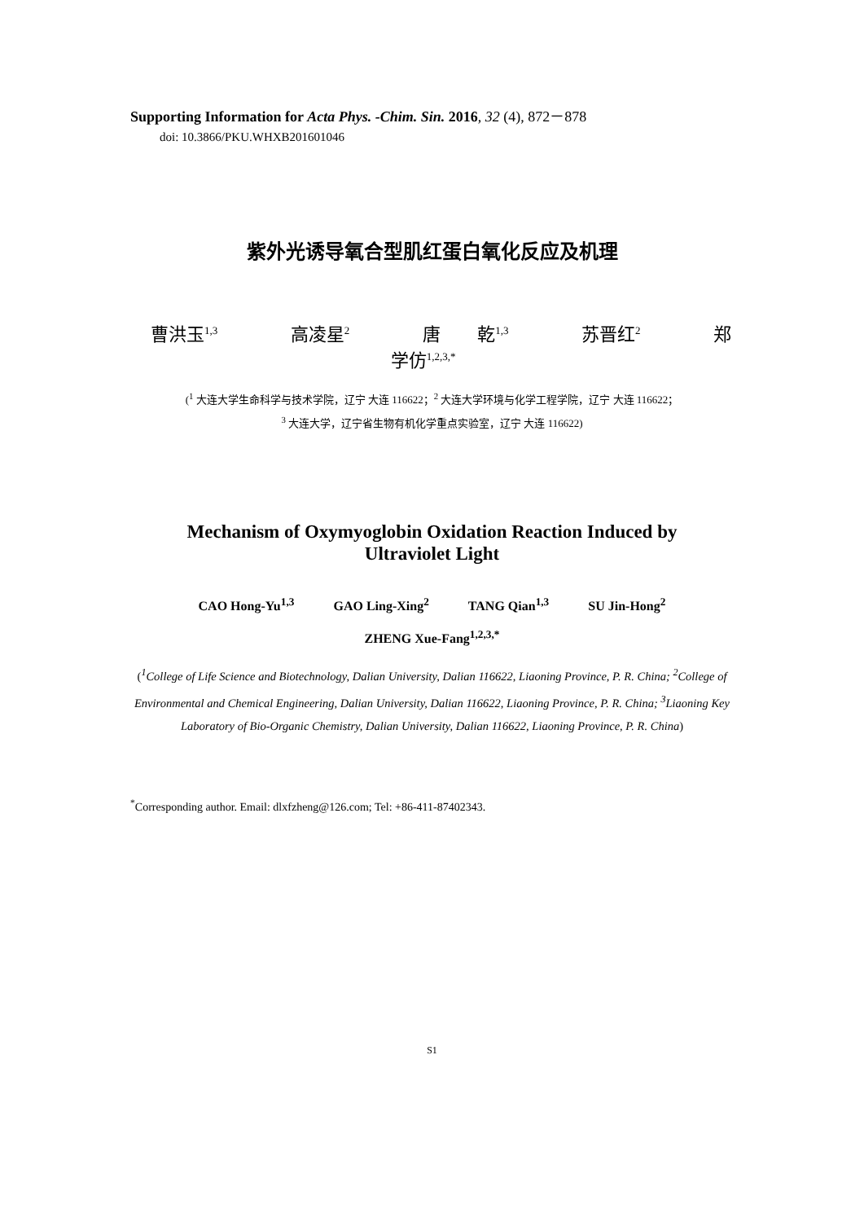Supporting Information for Acta Phys. -Chim. Sin. 2016, 32 (4), 872－878
doi: 10.3866/PKU.WHXB201601046
紫外光诱导氧合型肌红蛋白氧化反应及机理
曹洪玉<sup>1,3</sup> 高凌星<sup>2</sup> 唐 乾<sup>1,3</sup> 苏晋红<sup>2</sup> 郑学仿<sup>1,2,3,*</sup>
(<sup>1</sup> 大连大学生命科学与技术学院，辽宁 大连 116622；<sup>2</sup> 大连大学环境与化学工程学院，辽宁 大连 116622；
<sup>3</sup> 大连大学，辽宁省生物有机化学重点实验室，辽宁 大连 116622)
Mechanism of Oxymyoglobin Oxidation Reaction Induced by
Ultraviolet Light
CAO Hong-Yu<sup>1,3</sup> GAO Ling-Xing<sup>2</sup> TANG Qian<sup>1,3</sup> SU Jin-Hong<sup>2</sup>
ZHENG Xue-Fang<sup>1,2,3,*</sup>
(<sup>1</sup>College of Life Science and Biotechnology, Dalian University, Dalian 116622, Liaoning Province, P. R. China; <sup>2</sup>College of Environmental and Chemical Engineering, Dalian University, Dalian 116622, Liaoning Province, P. R. China; <sup>3</sup>Liaoning Key Laboratory of Bio-Organic Chemistry, Dalian University, Dalian 116622, Liaoning Province, P. R. China)
<sup>*</sup> Corresponding author. Email: dlxfzheng@126.com; Tel: +86-411-87402343.
S1